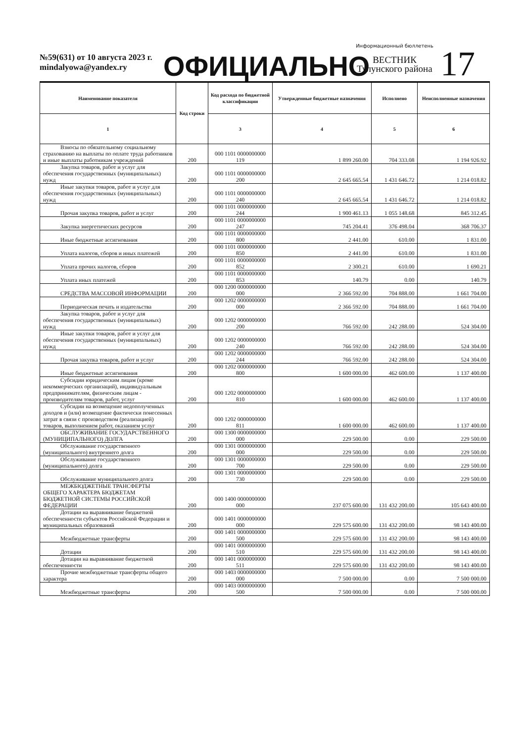№59(631) от 10 августа 2023 г.
mindalyowa@yandex.ry
ОФИЦИАЛЬНО
Информационный бюллетень
ВЕСТНИК
Тулунского района
17
| Наименование показателя | Код строки | Код расхода по бюджетной классификации | Утвержденные бюджетные назначения | Исполнено | Неисполненные назначения |
| --- | --- | --- | --- | --- | --- |
| 1 | | 3 | 4 | 5 | 6 |
| Взносы по обязательному социальному страхованию на выплаты по оплате труда работников и иные выплаты работникам учреждений | 200 | 000 1101 0000000000 119 | 1 899 260.00 | 704 333.08 | 1 194 926.92 |
| Закупка товаров, работ и услуг для обеспечения государственных (муниципальных) нужд | 200 | 000 1101 0000000000 200 | 2 645 665.54 | 1 431 646.72 | 1 214 018.82 |
| Иные закупки товаров, работ и услуг для обеспечения государственных (муниципальных) нужд | 200 | 000 1101 0000000000 240 | 2 645 665.54 | 1 431 646.72 | 1 214 018.82 |
| Прочая закупка товаров, работ и услуг | 200 | 000 1101 0000000000 244 | 1 900 461.13 | 1 055 148.68 | 845 312.45 |
| Закупка энергетических ресурсов | 200 | 000 1101 0000000000 247 | 745 204.41 | 376 498.04 | 368 706.37 |
| Иные бюджетные ассигнования | 200 | 000 1101 0000000000 800 | 2 441.00 | 610.00 | 1 831.00 |
| Уплата налогов, сборов и иных платежей | 200 | 000 1101 0000000000 850 | 2 441.00 | 610.00 | 1 831.00 |
| Уплата прочих налогов, сборов | 200 | 000 1101 0000000000 852 | 2 300.21 | 610.00 | 1 690.21 |
| Уплата иных платежей | 200 | 000 1101 0000000000 853 | 140.79 | 0.00 | 140.79 |
| СРЕДСТВА МАССОВОЙ ИНФОРМАЦИИ | 200 | 000 1200 0000000000 000 | 2 366 592.00 | 704 888.00 | 1 661 704.00 |
| Периодическая печать и издательства | 200 | 000 1202 0000000000 000 | 2 366 592.00 | 704 888.00 | 1 661 704.00 |
| Закупка товаров, работ и услуг для обеспечения государственных (муниципальных) нужд | 200 | 000 1202 0000000000 200 | 766 592.00 | 242 288.00 | 524 304.00 |
| Иные закупки товаров, работ и услуг для обеспечения государственных (муниципальных) нужд | 200 | 000 1202 0000000000 240 | 766 592.00 | 242 288.00 | 524 304.00 |
| Прочая закупка товаров, работ и услуг | 200 | 000 1202 0000000000 244 | 766 592.00 | 242 288.00 | 524 304.00 |
| Иные бюджетные ассигнования | 200 | 000 1202 0000000000 800 | 1 600 000.00 | 462 600.00 | 1 137 400.00 |
| Субсидии юридическим лицам (кроме некоммерческих организаций), индивидуальным предпринимателям, физическим лицам - производителям товаров, работ, услуг | 200 | 000 1202 0000000000 810 | 1 600 000.00 | 462 600.00 | 1 137 400.00 |
| Субсидии на возмещение недополученных доходов и (или) возмещение фактически понесенных затрат в связи с производством (реализацией) товаров, выполнением работ, оказанием услуг | 200 | 000 1202 0000000000 811 | 1 600 000.00 | 462 600.00 | 1 137 400.00 |
| ОБСЛУЖИВАНИЕ ГОСУДАРСТВЕННОГО (МУНИЦИПАЛЬНОГО) ДОЛГА | 200 | 000 1300 0000000000 000 | 229 500.00 | 0.00 | 229 500.00 |
| Обслуживание государственного (муниципального) внутреннего долга | 200 | 000 1301 0000000000 000 | 229 500.00 | 0.00 | 229 500.00 |
| Обслуживание государственного (муниципального) долга | 200 | 000 1301 0000000000 700 | 229 500.00 | 0.00 | 229 500.00 |
| Обслуживание муниципального долга | 200 | 000 1301 0000000000 730 | 229 500.00 | 0.00 | 229 500.00 |
| МЕЖБЮДЖЕТНЫЕ ТРАНСФЕРТЫ ОБЩЕГО ХАРАКТЕРА БЮДЖЕТАМ БЮДЖЕТНОЙ СИСТЕМЫ РОССИЙСКОЙ ФЕДЕРАЦИИ | 200 | 000 1400 0000000000 000 | 237 075 600.00 | 131 432 200.00 | 105 643 400.00 |
| Дотации на выравнивание бюджетной обеспеченности субъектов Российской Федерации и муниципальных образований | 200 | 000 1401 0000000000 000 | 229 575 600.00 | 131 432 200.00 | 98 143 400.00 |
| Межбюджетные трансферты | 200 | 000 1401 0000000000 500 | 229 575 600.00 | 131 432 200.00 | 98 143 400.00 |
| Дотации | 200 | 000 1401 0000000000 510 | 229 575 600.00 | 131 432 200.00 | 98 143 400.00 |
| Дотации на выравнивание бюджетной обеспеченности | 200 | 000 1401 0000000000 511 | 229 575 600.00 | 131 432 200.00 | 98 143 400.00 |
| Прочие межбюджетные трансферты общего характера | 200 | 000 1403 0000000000 000 | 7 500 000.00 | 0.00 | 7 500 000.00 |
| Межбюджетные трансферты | 200 | 000 1403 0000000000 500 | 7 500 000.00 | 0.00 | 7 500 000.00 |